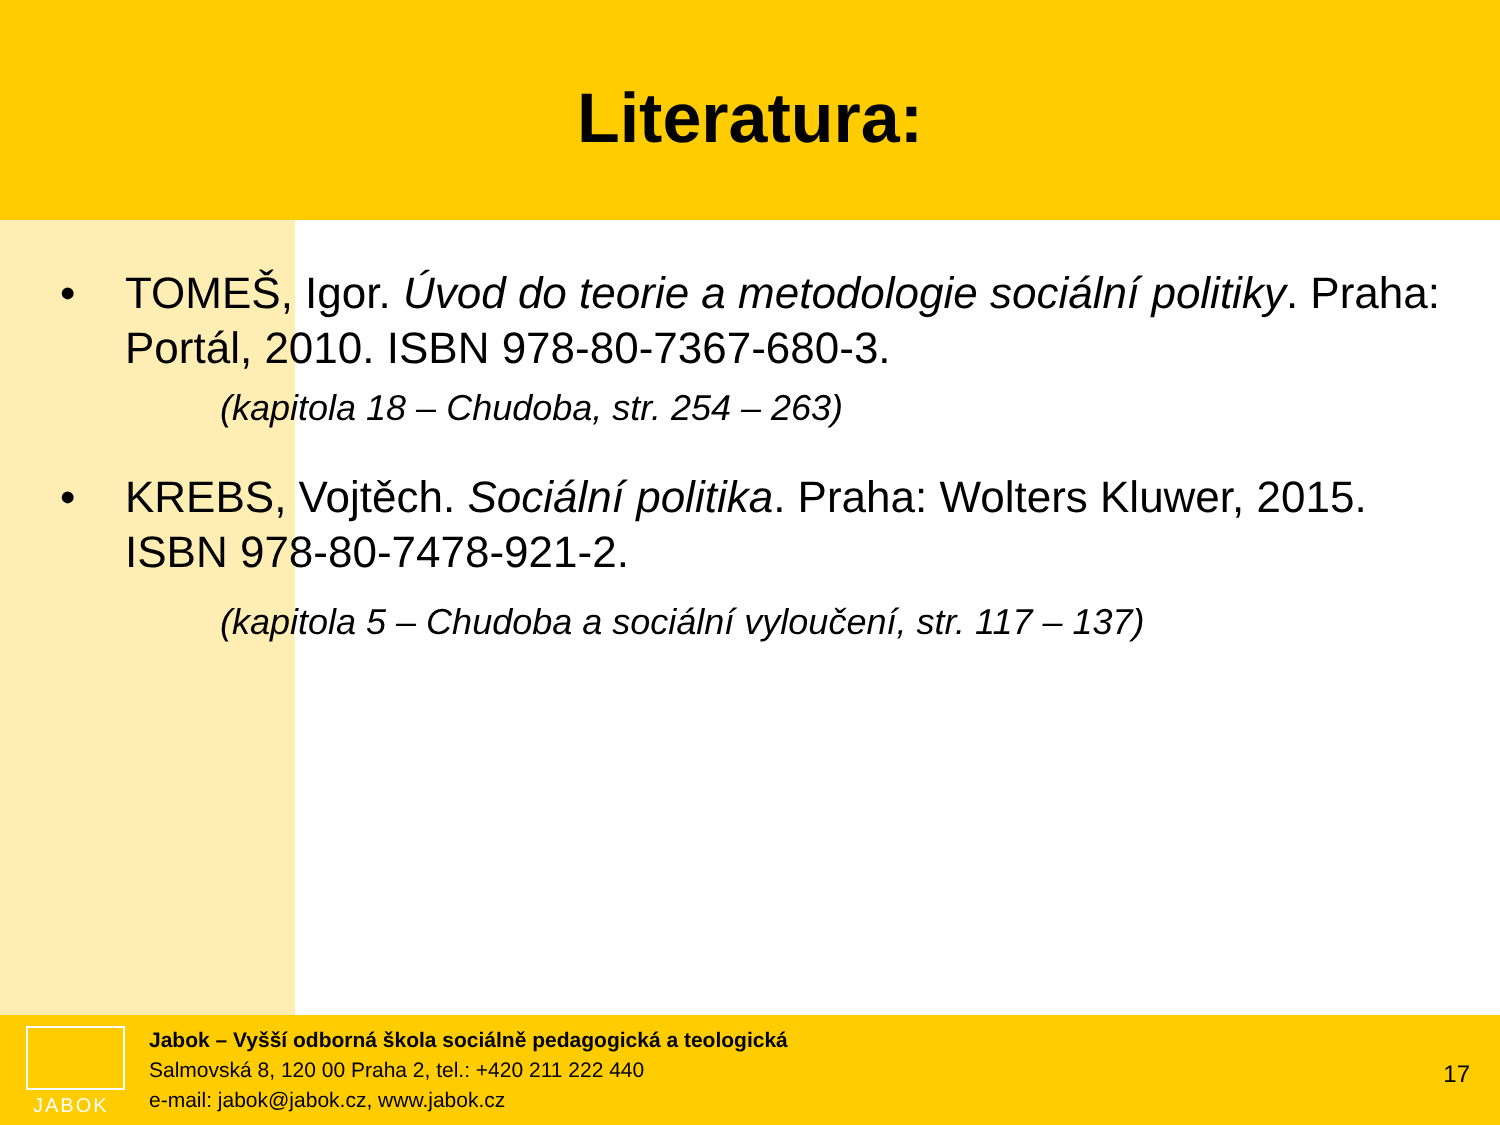Literatura:
• TOMEŠ, Igor. Úvod do teorie a metodologie sociální politiky. Praha: Portál, 2010. ISBN 978-80-7367-680-3.
(kapitola 18 – Chudoba, str. 254 – 263)
• KREBS, Vojtěch. Sociální politika. Praha: Wolters Kluwer, 2015. ISBN 978-80-7478-921-2.
(kapitola 5 – Chudoba a sociální vyloučení, str. 117 – 137)
JABOK
Jabok – Vyšší odborná škola sociálně pedagogická a teologická
Salmovská 8, 120 00 Praha 2, tel.: +420 211 222 440
e-mail: jabok@jabok.cz, www.jabok.cz
17